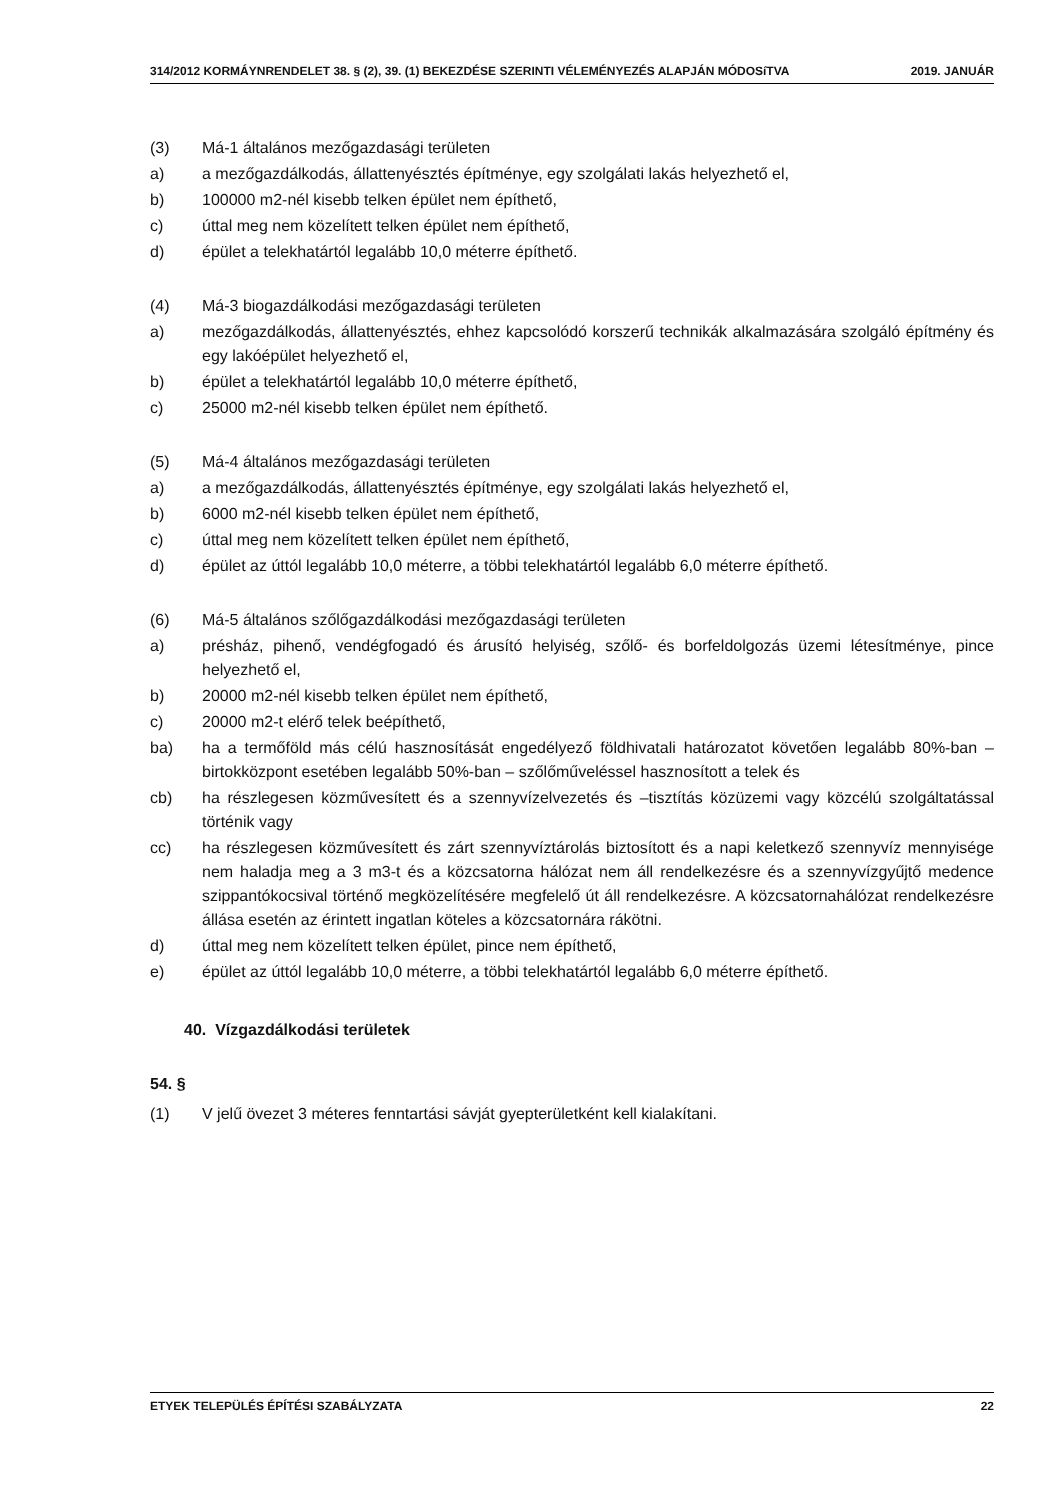314/2012 KORMÁYNRENDELET 38. § (2), 39. (1) BEKEZDÉSE SZERINTI VÉLEMÉNYEZÉS ALAPJÁN MÓDOSíTVA 2019. JANUÁR
(3) Má-1 általános mezőgazdasági területen
a) a mezőgazdálkodás, állattenyésztés építménye, egy szolgálati lakás helyezhető el,
b) 100000 m2-nél kisebb telken épület nem építhető,
c) úttal meg nem közelített telken épület nem építhető,
d) épület a telekhatártól legalább 10,0 méterre építhető.
(4) Má-3 biogazdálkodási mezőgazdasági területen
a) mezőgazdálkodás, állattenyésztés, ehhez kapcsolódó korszerű technikák alkalmazására szolgáló építmény és egy lakóépület helyezhető el,
b) épület a telekhatártól legalább 10,0 méterre építhető,
c) 25000 m2-nél kisebb telken épület nem építhető.
(5) Má-4 általános mezőgazdasági területen
a) a mezőgazdálkodás, állattenyésztés építménye, egy szolgálati lakás helyezhető el,
b) 6000 m2-nél kisebb telken épület nem építhető,
c) úttal meg nem közelített telken épület nem építhető,
d) épület az úttól legalább 10,0 méterre, a többi telekhatártól legalább 6,0 méterre építhető.
(6) Má-5 általános szőlőgazdálkodási mezőgazdasági területen
a) présház, pihenő, vendégfogadó és árusító helyiség, szőlő- és borfeldolgozás üzemi létesítménye, pince helyezhető el,
b) 20000 m2-nél kisebb telken épület nem építhető,
c) 20000 m2-t elérő telek beépíthető,
ba) ha a termőföld más célú hasznosítását engedélyező földhivatali határozatot követően legalább 80%-ban – birtokközpont esetében legalább 50%-ban – szőlőműveléssel hasznosított a telek és
cb) ha részlegesen közművesített és a szennyvízelvezetés és –tisztítás közüzemi vagy közcélú szolgáltatással történik vagy
cc) ha részlegesen közművesített és zárt szennyvíztárolás biztosított és a napi keletkező szennyvíz mennyisége nem haladja meg a 3 m3-t és a közcsatorna hálózat nem áll rendelkezésre és a szennyvízgyűjtő medence szippantókocsival történő megközelítésére megfelelő út áll rendelkezésre. A közcsatornahálózat rendelkezésre állása esetén az érintett ingatlan köteles a közcsatornára rákötni.
d) úttal meg nem közelített telken épület, pince nem építhető,
e) épület az úttól legalább 10,0 méterre, a többi telekhatártól legalább 6,0 méterre építhető.
40. Vízgazdálkodási területek
54. §
(1) V jelű övezet 3 méteres fenntartási sávját gyepterületként kell kialakítani.
ETYEK TELEPÜLÉS ÉPÍTÉSI SZABÁLYZATA 22